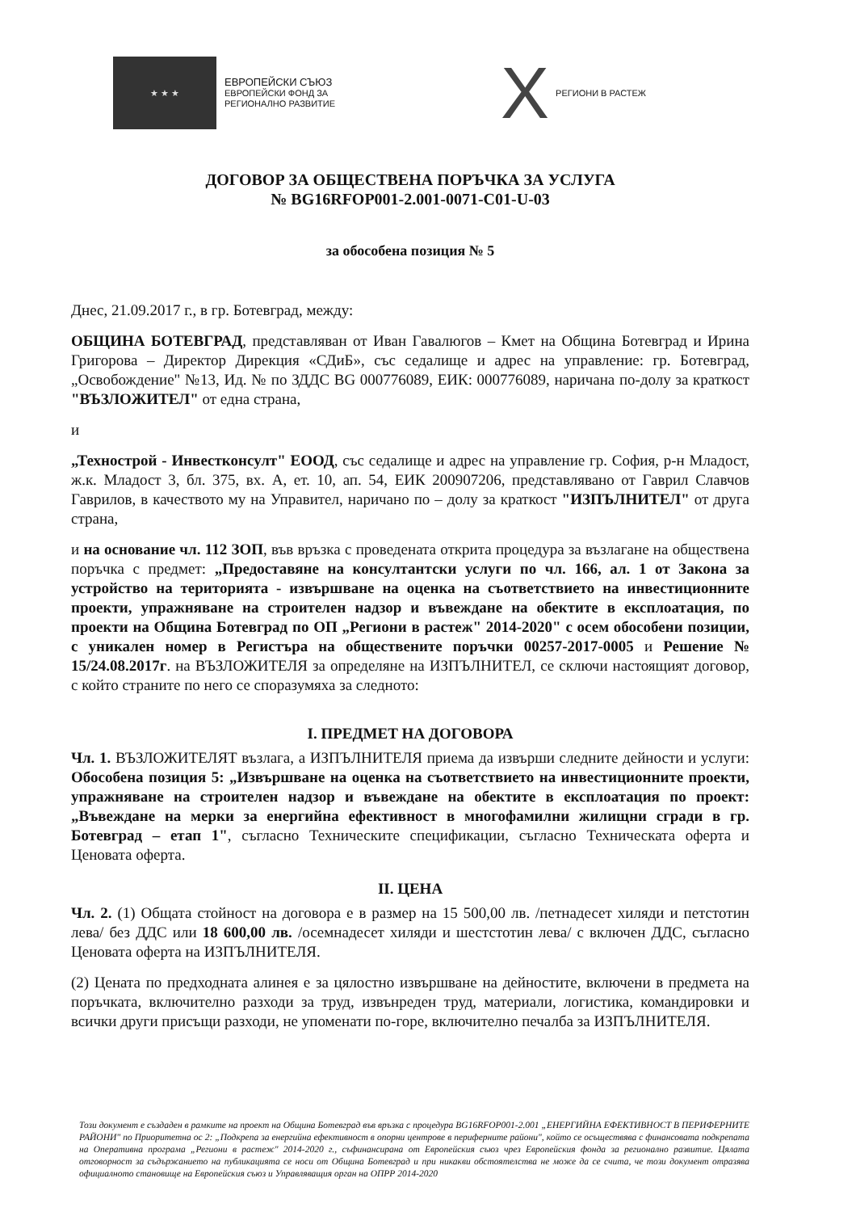★ ★ ★
ЕВРОПЕЙСКИ СЪЮЗ
ЕВРОПЕЙСКИ ФОНД ЗА
РЕГИОНАЛНО РАЗВИТИЕ
X
РЕГИОНИ В РАСТЕЖ
ДОГОВОР ЗА ОБЩЕСТВЕНА ПОРЪЧКА ЗА УСЛУГА
№ BG16RFOP001-2.001-0071-C01-U-03
за обособена позиция № 5
Днес, 21.09.2017 г., в гр. Ботевград, между:
ОБЩИНА БОТЕВГРАД, представляван от Иван Гавалюгов – Кмет на Община Ботевград и Ирина Григорова – Директор Дирекция «СДиБ», със седалище и адрес на управление: гр. Ботевград, „Освобождение" №13, Ид. № по ЗДДС BG 000776089, ЕИК: 000776089, наричана по-долу за краткост "ВЪЗЛОЖИТЕЛ" от една страна,
и
„Технострой - Инвестконсулт" ЕООД, със седалище и адрес на управление гр. София, р-н Младост, ж.к. Младост 3, бл. 375, вх. А, ет. 10, ап. 54, ЕИК 200907206, представлявано от Гаврил Славчов Гаврилов, в качеството му на Управител, наричано по – долу за краткост "ИЗПЪЛНИТЕЛ" от друга страна,
и на основание чл. 112 ЗОП, във връзка с проведената открита процедура за възлагане на обществена поръчка с предмет: „Предоставяне на консултантски услуги по чл. 166, ал. 1 от Закона за устройство на територията - извършване на оценка на съответствието на инвестиционните проекти, упражняване на строителен надзор и въвеждане на обектите в експлоатация, по проекти на Община Ботевград по ОП „Региони в растеж" 2014-2020" с осем обособени позиции, с уникален номер в Регистъра на обществените поръчки 00257-2017-0005 и Решение № 15/24.08.2017г. на ВЪЗЛОЖИТЕЛЯ за определяне на ИЗПЪЛНИТЕЛ, се сключи настоящият договор, с който страните по него се споразумяха за следното:
I. ПРЕДМЕТ НА ДОГОВОРА
Чл. 1. ВЪЗЛОЖИТЕЛЯТ възлага, а ИЗПЪЛНИТЕЛЯ приема да извърши следните дейности и услуги: Обособена позиция 5: „Извършване на оценка на съответствието на инвестиционните проекти, упражняване на строителен надзор и въвеждане на обектите в експлоатация по проект: „Въвеждане на мерки за енергийна ефективност в многофамилни жилищни сгради в гр. Ботевград – етап 1", съгласно Техническите спецификации, съгласно Техническата оферта и Ценовата оферта.
II. ЦЕНА
Чл. 2. (1) Общата стойност на договора е в размер на 15 500,00 лв. /петнадесет хиляди и петстотин лева/ без ДДС или 18 600,00 лв. /осемнадесет хиляди и шестстотин лева/ с включен ДДС, съгласно Ценовата оферта на ИЗПЪЛНИТЕЛЯ.
(2) Цената по предходната алинея е за цялостно извършване на дейностите, включени в предмета на поръчката, включително разходи за труд, извънреден труд, материали, логистика, командировки и всички други присъщи разходи, не упоменати по-горе, включително печалба за ИЗПЪЛНИТЕЛЯ.
Този документ е създаден в рамките на проект на Община Ботевград във връзка с процедура BG16RFOP001-2.001 „ЕНЕРГИЙНА ЕФЕКТИВНОСТ В ПЕРИФЕРНИТЕ РАЙОНИ" по Приоритетна ос 2: „Подкрепа за енергийна ефективност в опорни центрове в периферните райони", който се осъществява с финансовата подкрепата на Оперативна програма „Региони в растеж" 2014-2020 г., съфинансирана от Европейския съюз чрез Европейския фонда за регионално развитие. Цялата отговорност за съдържанието на публикацията се носи от Община Ботевград и при никакви обстоятелства не може да се счита, че този документ отразява официалното становище на Европейския съюз и Управляващия орган на ОПРР 2014-2020